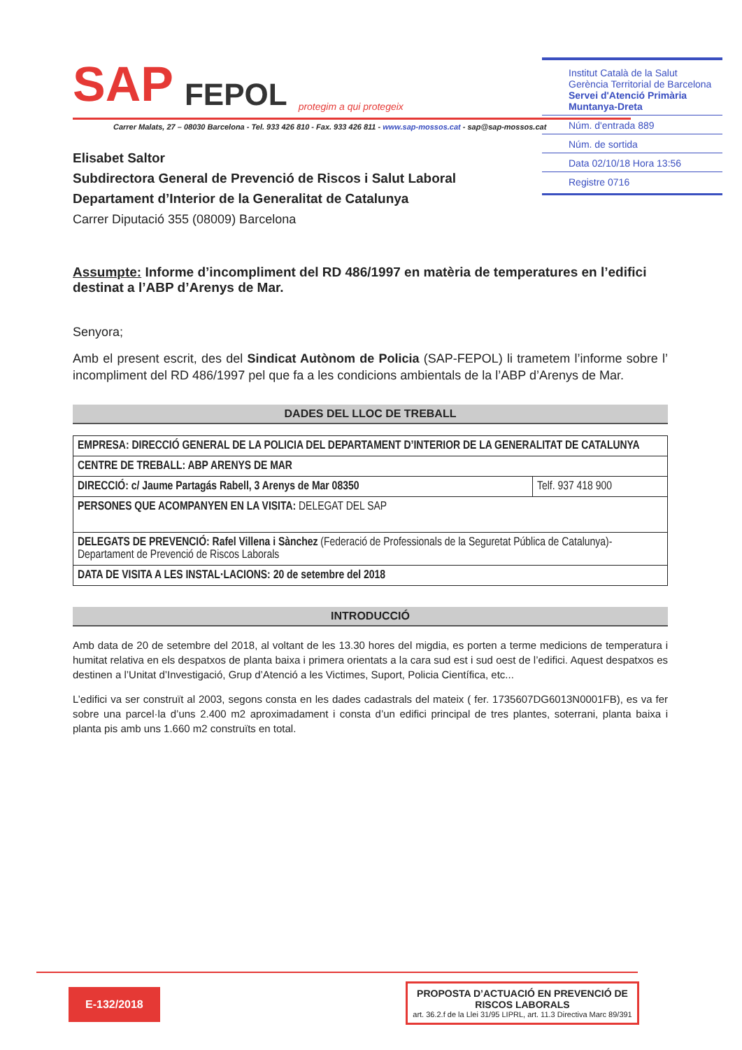Institut Català de la Salut
Gerència Territorial de Barcelona
Servei d'Atenció Primària
Muntanya-Dreta
Núm. d'entrada 889
Núm. de sortida
Data 02/10/18 Hora 13:56
Registre 0716
SAP FEPOL protegim a qui protegeix
Carrer Malats, 27 – 08030 Barcelona - Tel. 933 426 810 - Fax. 933 426 811 - www.sap-mossos.cat - sap@sap-mossos.cat
Elisabet Saltor
Subdirectora General de Prevenció de Riscos i Salut Laboral
Departament d’Interior de la Generalitat de Catalunya
Carrer Diputació 355 (08009) Barcelona
Assumpte: Informe d’incompliment del RD 486/1997 en matèria de temperatures en l’edifici destinat a l’ABP d’Arenys de Mar.
Senyora;
Amb el present escrit, des del Sindicat Autònom de Policia (SAP-FEPOL) li trametem l’informe sobre l’ incompliment del RD 486/1997 pel que fa a les condicions ambientals de la l’ABP d’Arenys de Mar.
DADES DEL LLOC DE TREBALL
| EMPRESA: DIRECCIÓ GENERAL DE LA POLICIA DEL DEPARTAMENT D’INTERIOR DE LA GENERALITAT DE CATALUNYA | |
| CENTRE DE TREBALL: ABP ARENYS DE MAR | |
| DIRECCIÓ: c/ Jaume Partagás Rabell, 3 Arenys de Mar 08350 | Telf. 937 418 900 |
| PERSONES QUE ACOMPANYEN EN LA VISITA: DELEGAT DEL SAP | |
| DELEGATS DE PREVENCIÓ: Rafel Villena i Sànchez (Federació de Professionals de la Seguretat Pública de Catalunya)- Departament de Prevenció de Riscos Laborals | |
| DATA DE VISITA A LES INSTAL·LACIONS: 20 de setembre del 2018 | |
INTRODUCCIÓ
Amb data de 20 de setembre del 2018, al voltant de les 13.30 hores del migdia, es porten a terme medicions de temperatura i humitat relativa en els despatxos de planta baixa i primera orientats a la cara sud est i sud oest de l’edifici. Aquest despatxos es destinen a l’Unitat d’Investigació, Grup d’Atenció a les Victimes, Suport, Policia Científica, etc...
L’edifici va ser construït al 2003, segons consta en les dades cadastrals del mateix ( fer. 1735607DG6013N0001FB), es va fer sobre una parcel·la d’uns 2.400 m2 aproximadament i consta d’un edifici principal de tres plantes, soterrani, planta baixa i planta pis amb uns 1.660 m2 construïts en total.
E-132/2018
PROPOSTA D’ACTUACIÓ EN PREVENCIÓ DE RISCOS LABORALS
art. 36.2.f de la Llei 31/95 LIPRL, art. 11.3 Directiva Marc 89/391